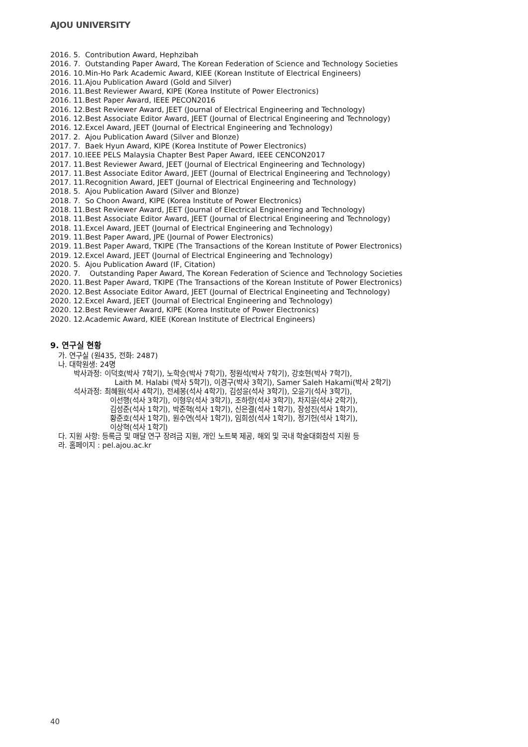AJOU UNIVERSITY
2016. 5. Contribution Award, Hephzibah
2016. 7. Outstanding Paper Award, The Korean Federation of Science and Technology Societies
2016. 10. Min-Ho Park Academic Award, KIEE (Korean Institute of Electrical Engineers)
2016. 11. Ajou Publication Award (Gold and Silver)
2016. 11. Best Reviewer Award, KIPE (Korea Institute of Power Electronics)
2016. 11. Best Paper Award, IEEE PECON2016
2016. 12. Best Reviewer Award, JEET (Journal of Electrical Engineering and Technology)
2016. 12. Best Associate Editor Award, JEET (Journal of Electrical Engineering and Technology)
2016. 12. Excel Award, JEET (Journal of Electrical Engineering and Technology)
2017. 2. Ajou Publication Award (Silver and Blonze)
2017. 7. Baek Hyun Award, KIPE (Korea Institute of Power Electronics)
2017. 10. IEEE PELS Malaysia Chapter Best Paper Award, IEEE CENCON2017
2017. 11. Best Reviewer Award, JEET (Journal of Electrical Engineering and Technology)
2017. 11. Best Associate Editor Award, JEET (Journal of Electrical Engineering and Technology)
2017. 11. Recognition Award, JEET (Journal of Electrical Engineering and Technology)
2018. 5. Ajou Publication Award (Silver and Blonze)
2018. 7. So Choon Award, KIPE (Korea Institute of Power Electronics)
2018. 11. Best Reviewer Award, JEET (Journal of Electrical Engineering and Technology)
2018. 11. Best Associate Editor Award, JEET (Journal of Electrical Engineering and Technology)
2018. 11. Excel Award, JEET (Journal of Electrical Engineering and Technology)
2019. 11. Best Paper Award, JPE (Journal of Power Electronics)
2019. 11. Best Paper Award, TKIPE (The Transactions of the Korean Institute of Power Electronics)
2019. 12. Excel Award, JEET (Journal of Electrical Engineering and Technology)
2020. 5. Ajou Publication Award (IF, Citation)
2020. 7. Outstanding Paper Award, The Korean Federation of Science and Technology Societies
2020. 11. Best Paper Award, TKIPE (The Transactions of the Korean Institute of Power Electronics)
2020. 12. Best Associate Editor Award, JEET (Journal of Electrical Engineeting and Technology)
2020. 12. Excel Award, JEET (Journal of Electrical Engineering and Technology)
2020. 12. Best Reviewer Award, KIPE (Korea Institute of Power Electronics)
2020. 12. Academic Award, KIEE (Korean Institute of Electrical Engineers)
9. 연구실 현황
가. 연구실 (원435, 전화: 2487)
나. 대학원생: 24명
박사과정: 이덕호(박사 7학기), 노학승(박사 7학기), 정원석(박사 7학기), 강호현(박사 7학기),
Laith M. Halabi (박사 5학기), 이경구(박사 3학기), Samer Saleh Hakami(박사 2학기)
석사과정: 최혜원(석사 4학기), 전세봉(석사 4학기), 김성윤(석사 3학기), 오윤기(석사 3학기),
이선행(석사 3학기), 이형우(석사 3학기), 조하랑(석사 3학기), 차지윤(석사 2학기),
김성준(석사 1학기), 박준혁(석사 1학기), 신은결(석사 1학기), 장성진(석사 1학기),
황준호(석사 1학기), 원수연(석사 1학기), 임희성(석사 1학기), 정기헌(석사 1학기),
이상혁(석사 1학기)
다. 지원 사항: 등록금 및 매달 연구 장려금 지원, 개인 노트북 제공, 해외 및 국내 학술대회참석 지원 등
라. 홈페이지 : pel.ajou.ac.kr
40